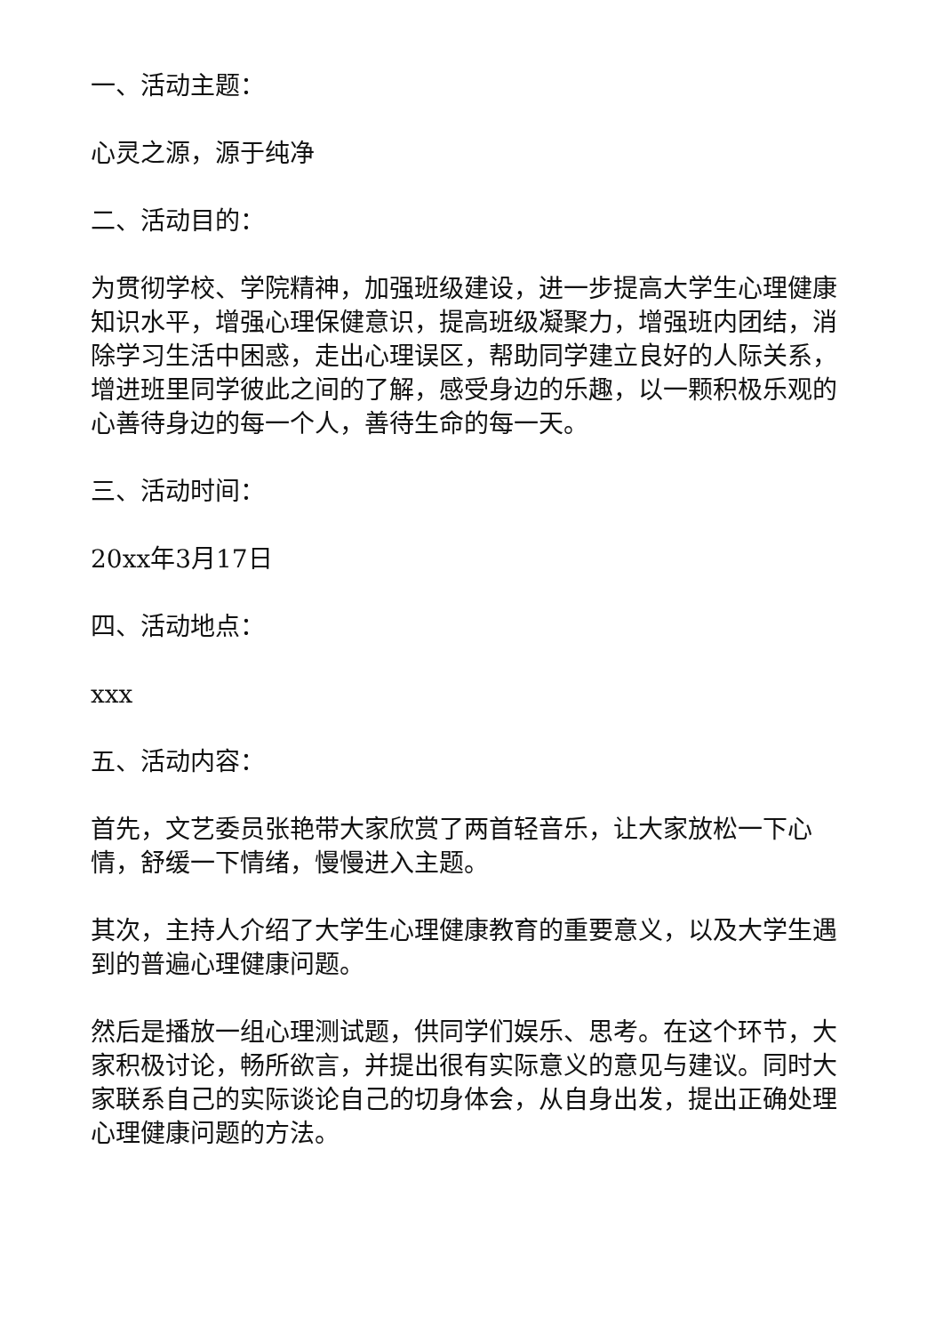一、活动主题：
心灵之源，源于纯净
二、活动目的：
为贯彻学校、学院精神，加强班级建设，进一步提高大学生心理健康知识水平，增强心理保健意识，提高班级凝聚力，增强班内团结，消除学习生活中困惑，走出心理误区，帮助同学建立良好的人际关系，增进班里同学彼此之间的了解，感受身边的乐趣，以一颗积极乐观的心善待身边的每一个人，善待生命的每一天。
三、活动时间：
20xx年3月17日
四、活动地点：
xxx
五、活动内容：
首先，文艺委员张艳带大家欣赏了两首轻音乐，让大家放松一下心情，舒缓一下情绪，慢慢进入主题。
其次，主持人介绍了大学生心理健康教育的重要意义，以及大学生遇到的普遍心理健康问题。
然后是播放一组心理测试题，供同学们娱乐、思考。在这个环节，大家积极讨论，畅所欲言，并提出很有实际意义的意见与建议。同时大家联系自己的实际谈论自己的切身体会，从自身出发，提出正确处理心理健康问题的方法。